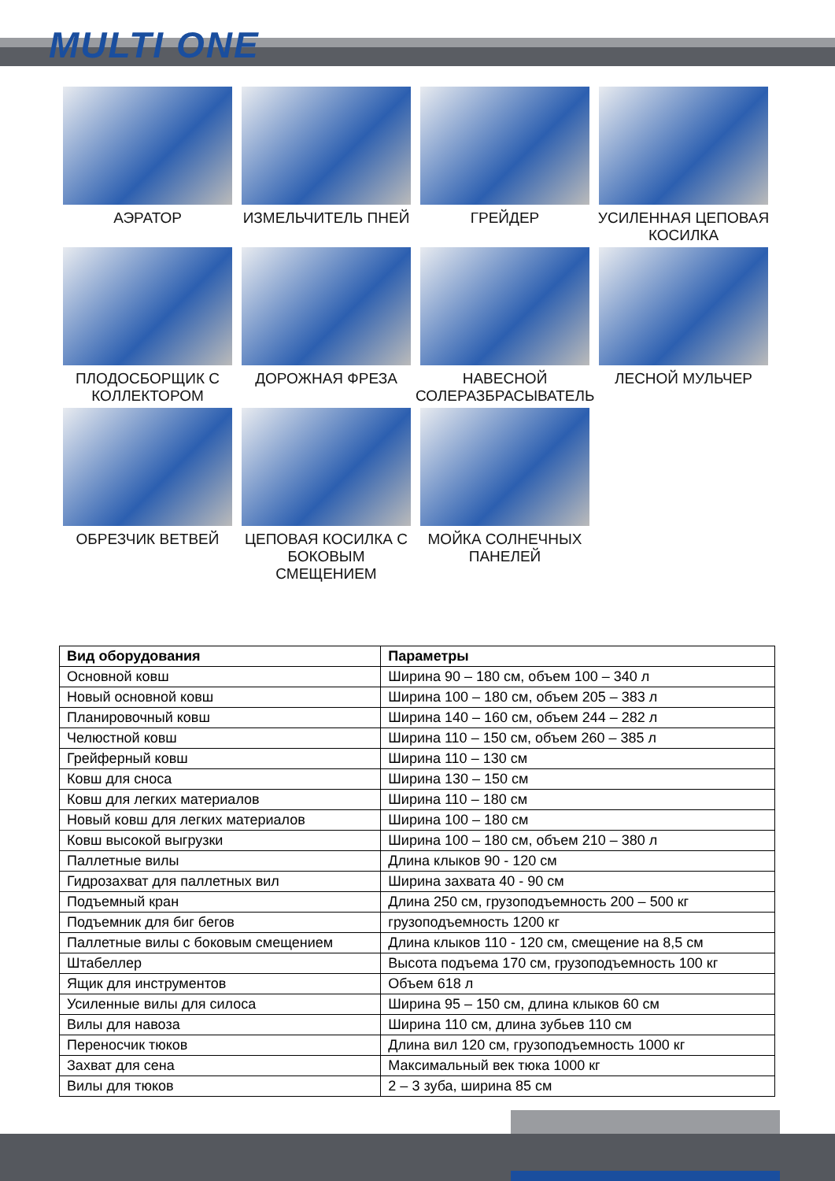MULTI ONE
АЭРАТОР
ИЗМЕЛЬЧИТЕЛЬ ПНЕЙ
ГРЕЙДЕР
УСИЛЕННАЯ ЦЕПОВАЯ КОСИЛКА
ПЛОДОСБОРЩИК С КОЛЛЕКТОРОМ
ДОРОЖНАЯ ФРЕЗА
НАВЕСНОЙ СОЛЕРАЗБРАСЫВАТЕЛЬ
ЛЕСНОЙ МУЛЬЧЕР
ОБРЕЗЧИК ВЕТВЕЙ
ЦЕПОВАЯ КОСИЛКА С БОКОВЫМ СМЕЩЕНИЕМ
МОЙКА СОЛНЕЧНЫХ ПАНЕЛЕЙ
| Вид оборудования | Параметры |
| --- | --- |
| Основной ковш | Ширина 90 – 180 см, объем 100 – 340 л |
| Новый основной ковш | Ширина 100 – 180 см, объем 205 – 383 л |
| Планировочный ковш | Ширина 140 – 160 см, объем 244 – 282 л |
| Челюстной ковш | Ширина 110 – 150 см, объем 260 – 385 л |
| Грейферный ковш | Ширина 110 – 130 см |
| Ковш для сноса | Ширина 130 – 150 см |
| Ковш для легких материалов | Ширина 110 – 180 см |
| Новый ковш для легких материалов | Ширина 100 – 180 см |
| Ковш высокой выгрузки | Ширина 100 – 180 см, объем 210 – 380 л |
| Паллетные вилы | Длина клыков 90 - 120 см |
| Гидрозахват для паллетных вил | Ширина захвата 40 - 90 см |
| Подъемный кран | Длина 250 см, грузоподъемность 200 – 500 кг |
| Подъемник для биг бегов | грузоподъемность 1200 кг |
| Паллетные вилы с боковым смещением | Длина клыков 110 - 120 см, смещение на 8,5 см |
| Штабеллер | Высота подъема 170 см, грузоподъемность 100 кг |
| Ящик для инструментов | Объем 618 л |
| Усиленные вилы для силоса | Ширина 95 – 150 см, длина клыков 60 см |
| Вилы для навоза | Ширина 110 см, длина зубьев 110 см |
| Переносчик тюков | Длина вил 120 см, грузоподъемность 1000 кг |
| Захват для сена | Максимальный век тюка 1000 кг |
| Вилы для тюков | 2 – 3 зуба, ширина 85 см |